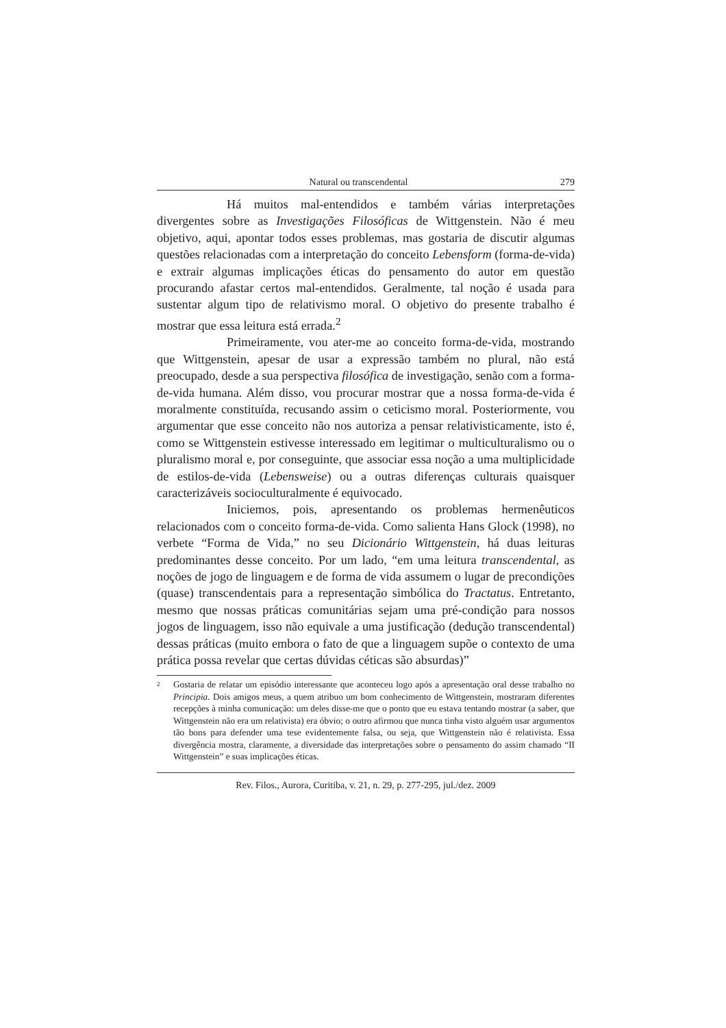Natural ou transcendental 279
Há muitos mal-entendidos e também várias interpretações divergentes sobre as Investigações Filosóficas de Wittgenstein. Não é meu objetivo, aqui, apontar todos esses problemas, mas gostaria de discutir algumas questões relacionadas com a interpretação do conceito Lebensform (forma-de-vida) e extrair algumas implicações éticas do pensamento do autor em questão procurando afastar certos mal-entendidos. Geralmente, tal noção é usada para sustentar algum tipo de relativismo moral. O objetivo do presente trabalho é mostrar que essa leitura está errada.<sup>2</sup>
Primeiramente, vou ater-me ao conceito forma-de-vida, mostrando que Wittgenstein, apesar de usar a expressão também no plural, não está preocupado, desde a sua perspectiva filosófica de investigação, senão com a forma-de-vida humana. Além disso, vou procurar mostrar que a nossa forma-de-vida é moralmente constituída, recusando assim o ceticismo moral. Posteriormente, vou argumentar que esse conceito não nos autoriza a pensar relativisticamente, isto é, como se Wittgenstein estivesse interessado em legitimar o multiculturalismo ou o pluralismo moral e, por conseguinte, que associar essa noção a uma multiplicidade de estilos-de-vida (Lebensweise) ou a outras diferenças culturais quaisquer caracterizáveis socioculturalmente é equivocado.
Iniciemos, pois, apresentando os problemas hermenêuticos relacionados com o conceito forma-de-vida. Como salienta Hans Glock (1998), no verbete “Forma de Vida,” no seu Dicionário Wittgenstein, há duas leituras predominantes desse conceito. Por um lado, “em uma leitura transcendental, as noções de jogo de linguagem e de forma de vida assumem o lugar de precondições (quase) transcendentais para a representação simbólica do Tractatus. Entretanto, mesmo que nossas práticas comunitárias sejam uma pré-condição para nossos jogos de linguagem, isso não equivale a uma justificação (dedução transcendental) dessas práticas (muito embora o fato de que a linguagem supõe o contexto de uma prática possa revelar que certas dúvidas céticas são absurdas)”
<sup>2</sup> Gostaria de relatar um episódio interessante que aconteceu logo após a apresentação oral desse trabalho no Principia. Dois amigos meus, a quem atribuo um bom conhecimento de Wittgenstein, mostraram diferentes recepções à minha comunicação: um deles disse-me que o ponto que eu estava tentando mostrar (a saber, que Wittgenstein não era um relativista) era óbvio; o outro afirmou que nunca tinha visto alguém usar argumentos tão bons para defender uma tese evidentemente falsa, ou seja, que Wittgenstein não é relativista. Essa divergência mostra, claramente, a diversidade das interpretações sobre o pensamento do assim chamado “II Wittgenstein” e suas implicações éticas.
Rev. Filos., Aurora, Curitiba, v. 21, n. 29, p. 277-295, jul./dez. 2009